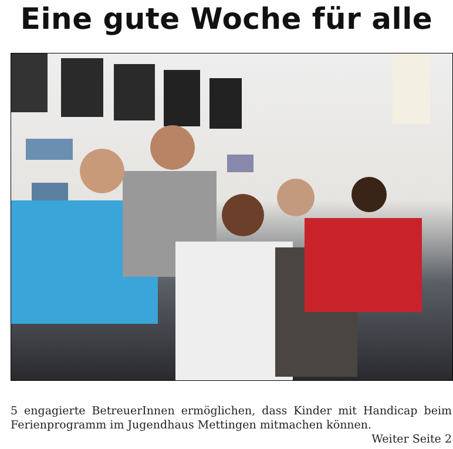Eine gute Woche für alle
5 engagierte BetreuerInnen ermöglichen, dass Kinder mit Handicap beim Ferienprogramm im Jugendhaus Mettingen mitmachen können.
Weiter Seite 2